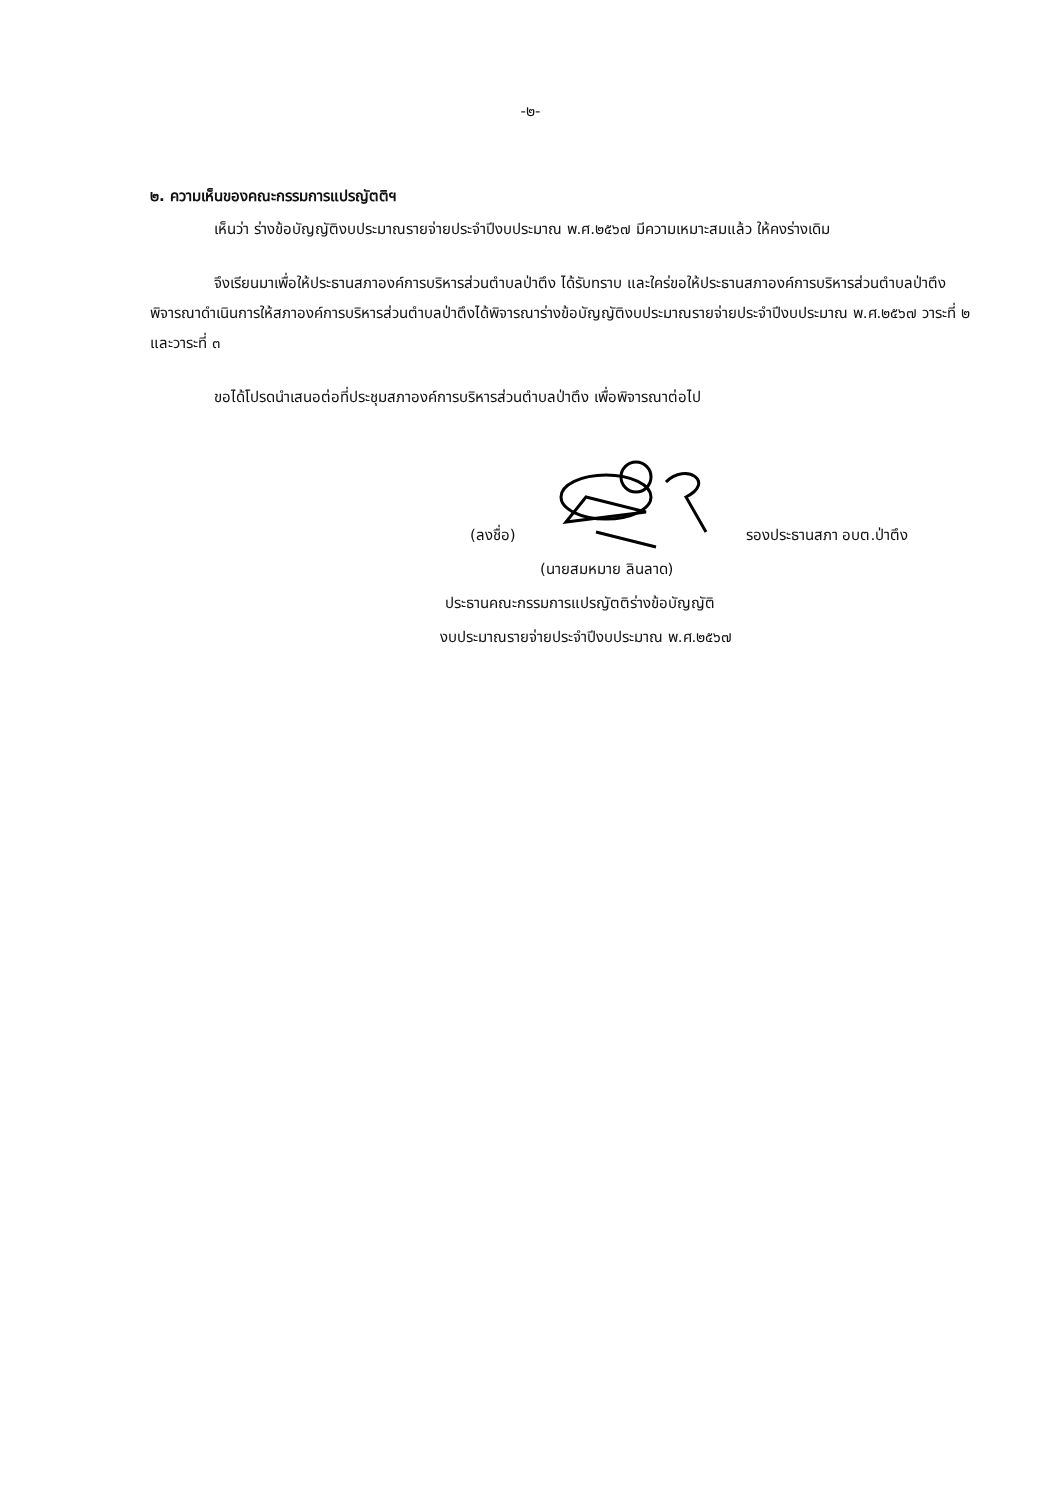-๒-
๒. ความเห็นของคณะกรรมการแปรญัตติฯ
เห็นว่า ร่างข้อบัญญัติงบประมาณรายจ่ายประจำปีงบประมาณ พ.ศ.๒๕๖๗ มีความเหมาะสมแล้ว ให้คงร่างเดิม
จึงเรียนมาเพื่อให้ประธานสภาองค์การบริหารส่วนตำบลป่าตึง ได้รับทราบ และใคร่ขอให้ประธานสภาองค์การบริหารส่วนตำบลป่าตึง พิจารณาดำเนินการให้สภาองค์การบริหารส่วนตำบลป่าตึงได้พิจารณาร่างข้อบัญญัติงบประมาณรายจ่ายประจำปีงบประมาณ พ.ศ.๒๕๖๗ วาระที่ ๒ และวาระที่ ๓
ขอได้โปรดนำเสนอต่อที่ประชุมสภาองค์การบริหารส่วนตำบลป่าตึง เพื่อพิจารณาต่อไป
(ลงชื่อ) รองประธานสภา อบต.ป่าตึง
(นายสมหมาย ลินลาด)
ประธานคณะกรรมการแปรญัตติร่างข้อบัญญัติ
งบประมาณรายจ่ายประจำปีงบประมาณ พ.ศ.๒๕๖๗